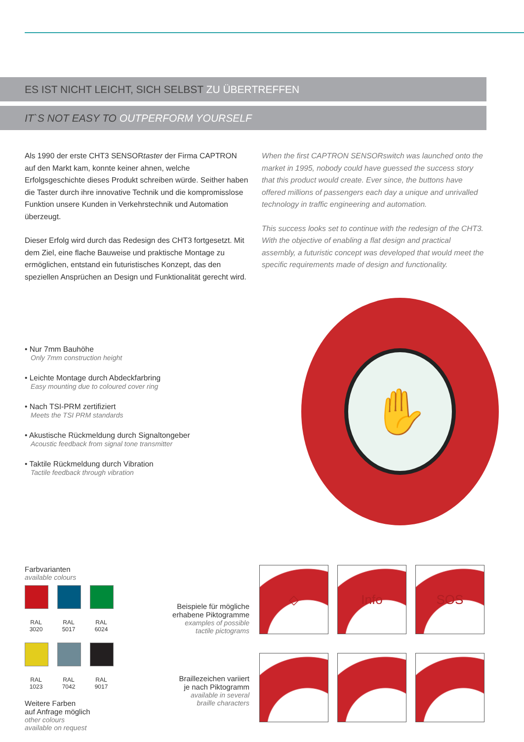ES IST NICHT LEICHT, SICH SELBST ZU ÜBERTREFFEN
IT`S NOT EASY TO OUTPERFORM YOURSELF
Als 1990 der erste CHT3 SENSORtaster der Firma CAPTRON auf den Markt kam, konnte keiner ahnen, welche Erfolgsgeschichte dieses Produkt schreiben würde. Seither haben die Taster durch ihre innovative Technik und die kompromisslose Funktion unsere Kunden in Verkehrstechnik und Automation überzeugt.
Dieser Erfolg wird durch das Redesign des CHT3 fortgesetzt. Mit dem Ziel, eine flache Bauweise und praktische Montage zu ermöglichen, entstand ein futuristisches Konzept, das den speziellen Ansprüchen an Design und Funktionalität gerecht wird.
When the first CAPTRON SENSORswitch was launched onto the market in 1995, nobody could have guessed the success story that this product would create. Ever since, the buttons have offered millions of passengers each day a unique and unrivalled technology in traffic engineering and automation.
This success looks set to continue with the redesign of the CHT3. With the objective of enabling a flat design and practical assembly, a futuristic concept was developed that would meet the specific requirements made of design and functionality.
• Nur 7mm Bauhöhe
Only 7mm construction height
• Leichte Montage durch Abdeckfarbring
Easy mounting due to coloured cover ring
• Nach TSI-PRM zertifiziert
Meets the TSI PRM standards
• Akustische Rückmeldung durch Signaltongeber
Acoustic feedback from signal tone transmitter
• Taktile Rückmeldung durch Vibration
Tactile feedback through vibration
✋
Farbvarianten
available colours
RAL 3020 RAL 5017 RAL 6024 RAL 1023 RAL 7042 RAL 9017
Weitere Farben
auf Anfrage möglich
other colours
available on request
Beispiele für mögliche
erhabene Piktogramme
examples of possible
tactile pictograms
Braillezeichen variiert
je nach Piktogramm
available in several
braille characters
◇
Info
SOS